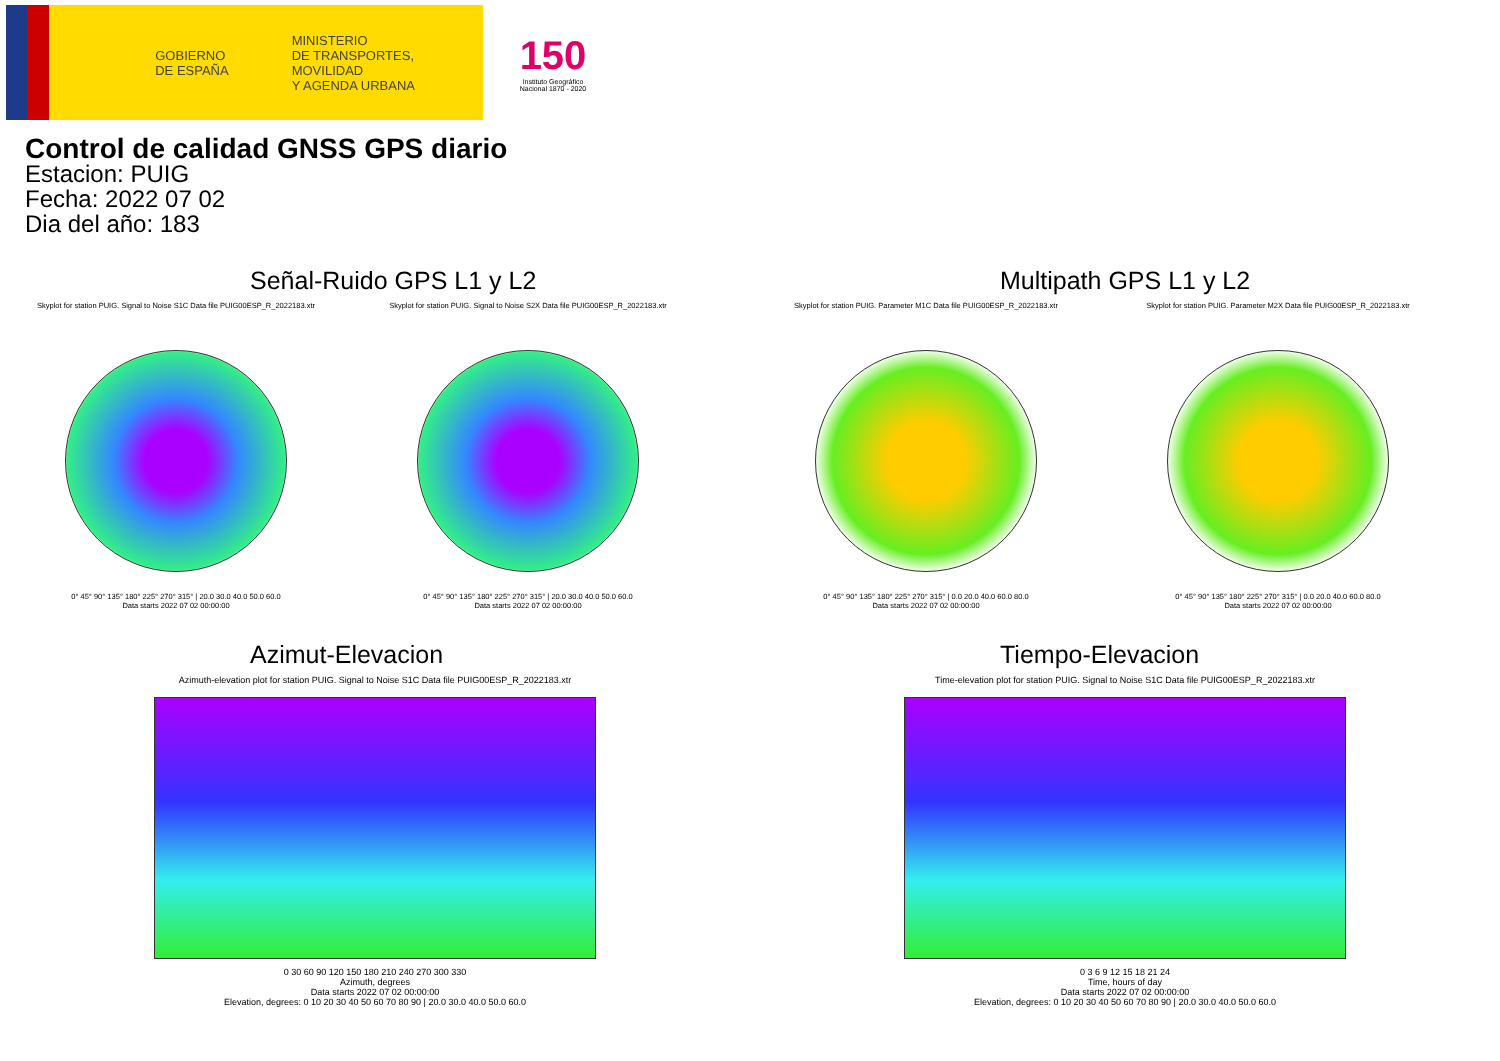GOBIERNO
DE ESPAÑA
MINISTERIO
DE TRANSPORTES, MOVILIDAD
Y AGENDA URBANA
150
Instituto Geográfico Nacional 1870 - 2020
Control de calidad GNSS GPS diario
Estacion: PUIG
Fecha: 2022 07 02
Dia del año: 183
Señal-Ruido GPS L1 y L2
Skyplot for station PUIG. Signal to Noise S1C Data file PUIG00ESP_R_2022183.xtr
0° 45° 90° 135° 180° 225° 270° 315° | 20.0 30.0 40.0 50.0 60.0
Data starts 2022 07 02 00:00:00
Skyplot for station PUIG. Signal to Noise S2X Data file PUIG00ESP_R_2022183.xtr
0° 45° 90° 135° 180° 225° 270° 315° | 20.0 30.0 40.0 50.0 60.0
Data starts 2022 07 02 00:00:00
Multipath GPS L1 y L2
Skyplot for station PUIG. Parameter M1C Data file PUIG00ESP_R_2022183.xtr
0° 45° 90° 135° 180° 225° 270° 315° | 0.0 20.0 40.0 60.0 80.0
Data starts 2022 07 02 00:00:00
Skyplot for station PUIG. Parameter M2X Data file PUIG00ESP_R_2022183.xtr
0° 45° 90° 135° 180° 225° 270° 315° | 0.0 20.0 40.0 60.0 80.0
Data starts 2022 07 02 00:00:00
Azimut-Elevacion
Azimuth-elevation plot for station PUIG. Signal to Noise S1C Data file PUIG00ESP_R_2022183.xtr
0 30 60 90 120 150 180 210 240 270 300 330
Azimuth, degrees
Data starts 2022 07 02 00:00:00
Elevation, degrees: 0 10 20 30 40 50 60 70 80 90 | 20.0 30.0 40.0 50.0 60.0
Tiempo-Elevacion
Time-elevation plot for station PUIG. Signal to Noise S1C Data file PUIG00ESP_R_2022183.xtr
0 3 6 9 12 15 18 21 24
Time, hours of day
Data starts 2022 07 02 00:00:00
Elevation, degrees: 0 10 20 30 40 50 60 70 80 90 | 20.0 30.0 40.0 50.0 60.0